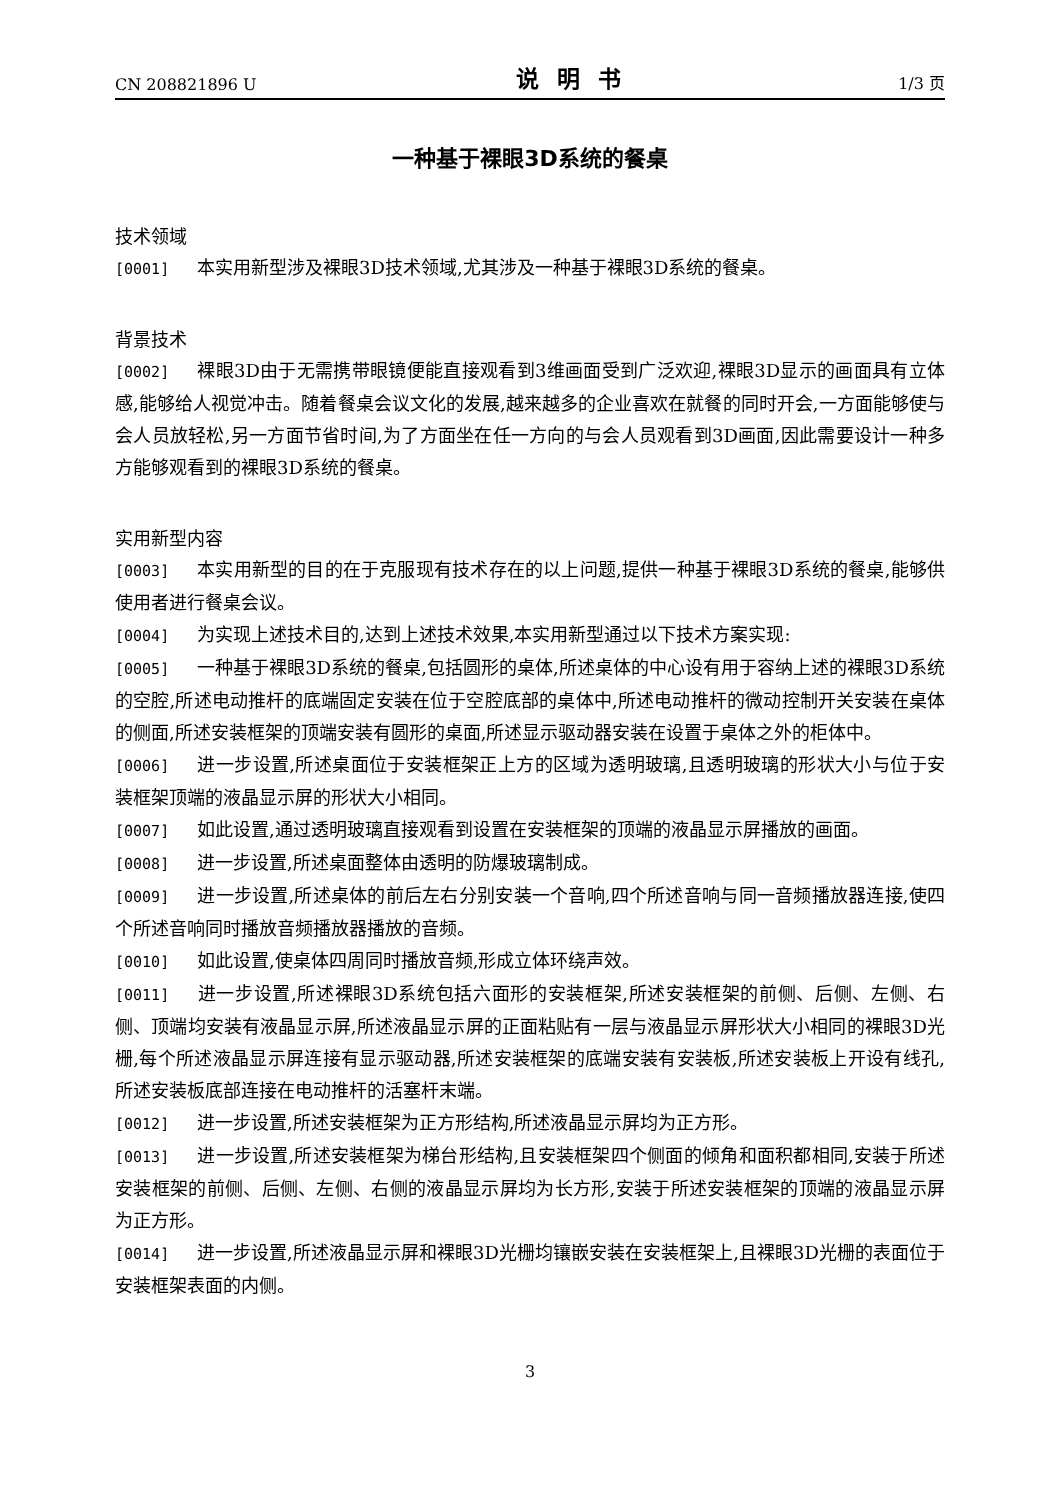CN 208821896 U 说明书 1/3 页
一种基于裸眼3D系统的餐桌
技术领域
[0001] 本实用新型涉及裸眼3D技术领域,尤其涉及一种基于裸眼3D系统的餐桌。
背景技术
[0002] 裸眼3D由于无需携带眼镜便能直接观看到3维画面受到广泛欢迎,裸眼3D显示的画面具有立体感,能够给人视觉冲击。随着餐桌会议文化的发展,越来越多的企业喜欢在就餐的同时开会,一方面能够使与会人员放轻松,另一方面节省时间,为了方面坐在任一方向的与会人员观看到3D画面,因此需要设计一种多方能够观看到的裸眼3D系统的餐桌。
实用新型内容
[0003] 本实用新型的目的在于克服现有技术存在的以上问题,提供一种基于裸眼3D系统的餐桌,能够供使用者进行餐桌会议。
[0004] 为实现上述技术目的,达到上述技术效果,本实用新型通过以下技术方案实现:
[0005] 一种基于裸眼3D系统的餐桌,包括圆形的桌体,所述桌体的中心设有用于容纳上述的裸眼3D系统的空腔,所述电动推杆的底端固定安装在位于空腔底部的桌体中,所述电动推杆的微动控制开关安装在桌体的侧面,所述安装框架的顶端安装有圆形的桌面,所述显示驱动器安装在设置于桌体之外的柜体中。
[0006] 进一步设置,所述桌面位于安装框架正上方的区域为透明玻璃,且透明玻璃的形状大小与位于安装框架顶端的液晶显示屏的形状大小相同。
[0007] 如此设置,通过透明玻璃直接观看到设置在安装框架的顶端的液晶显示屏播放的画面。
[0008] 进一步设置,所述桌面整体由透明的防爆玻璃制成。
[0009] 进一步设置,所述桌体的前后左右分别安装一个音响,四个所述音响与同一音频播放器连接,使四个所述音响同时播放音频播放器播放的音频。
[0010] 如此设置,使桌体四周同时播放音频,形成立体环绕声效。
[0011] 进一步设置,所述裸眼3D系统包括六面形的安装框架,所述安装框架的前侧、后侧、左侧、右侧、顶端均安装有液晶显示屏,所述液晶显示屏的正面粘贴有一层与液晶显示屏形状大小相同的裸眼3D光栅,每个所述液晶显示屏连接有显示驱动器,所述安装框架的底端安装有安装板,所述安装板上开设有线孔,所述安装板底部连接在电动推杆的活塞杆末端。
[0012] 进一步设置,所述安装框架为正方形结构,所述液晶显示屏均为正方形。
[0013] 进一步设置,所述安装框架为梯台形结构,且安装框架四个侧面的倾角和面积都相同,安装于所述安装框架的前侧、后侧、左侧、右侧的液晶显示屏均为长方形,安装于所述安装框架的顶端的液晶显示屏为正方形。
[0014] 进一步设置,所述液晶显示屏和裸眼3D光栅均镶嵌安装在安装框架上,且裸眼3D光栅的表面位于安装框架表面的内侧。
3